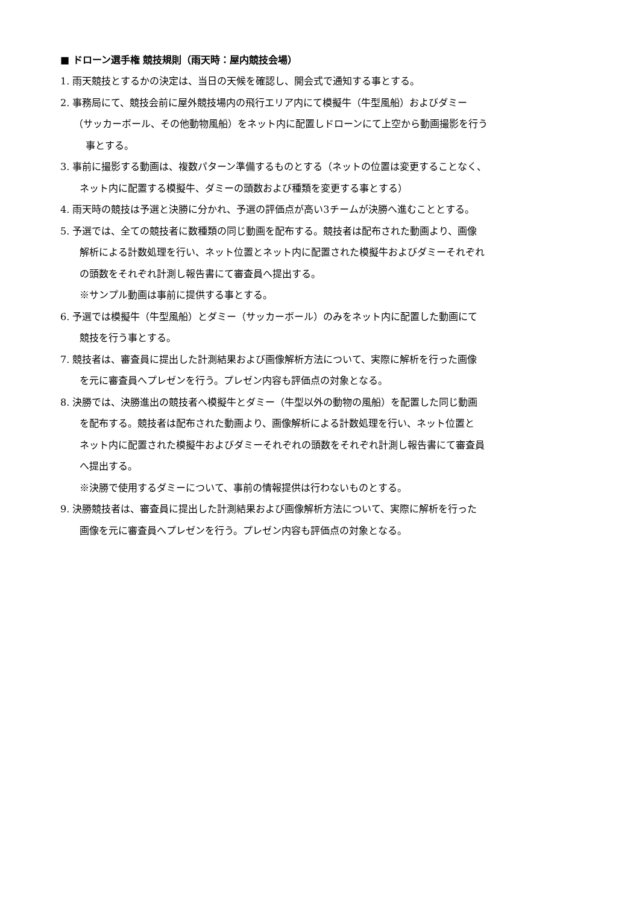■ ドローン選手権 競技規則（雨天時：屋内競技会場）
1. 雨天競技とするかの決定は、当日の天候を確認し、開会式で通知する事とする。
2. 事務局にて、競技会前に屋外競技場内の飛行エリア内にて模擬牛（牛型風船）およびダミー
（サッカーボール、その他動物風船）をネット内に配置しドローンにて上空から動画撮影を行う
事とする。
3. 事前に撮影する動画は、複数パターン準備するものとする（ネットの位置は変更することなく、
ネット内に配置する模擬牛、ダミーの頭数および種類を変更する事とする）
4. 雨天時の競技は予選と決勝に分かれ、予選の評価点が高い3チームが決勝へ進むこととする。
5. 予選では、全ての競技者に数種類の同じ動画を配布する。競技者は配布された動画より、画像
解析による計数処理を行い、ネット位置とネット内に配置された模擬牛およびダミーそれぞれ
の頭数をそれぞれ計測し報告書にて審査員へ提出する。
※サンプル動画は事前に提供する事とする。
6. 予選では模擬牛（牛型風船）とダミー（サッカーボール）のみをネット内に配置した動画にて
競技を行う事とする。
7. 競技者は、審査員に提出した計測結果および画像解析方法について、実際に解析を行った画像
を元に審査員へプレゼンを行う。プレゼン内容も評価点の対象となる。
8. 決勝では、決勝進出の競技者へ模擬牛とダミー（牛型以外の動物の風船）を配置した同じ動画
を配布する。競技者は配布された動画より、画像解析による計数処理を行い、ネット位置と
ネット内に配置された模擬牛およびダミーそれぞれの頭数をそれぞれ計測し報告書にて審査員
へ提出する。
※決勝で使用するダミーについて、事前の情報提供は行わないものとする。
9. 決勝競技者は、審査員に提出した計測結果および画像解析方法について、実際に解析を行った
画像を元に審査員へプレゼンを行う。プレゼン内容も評価点の対象となる。